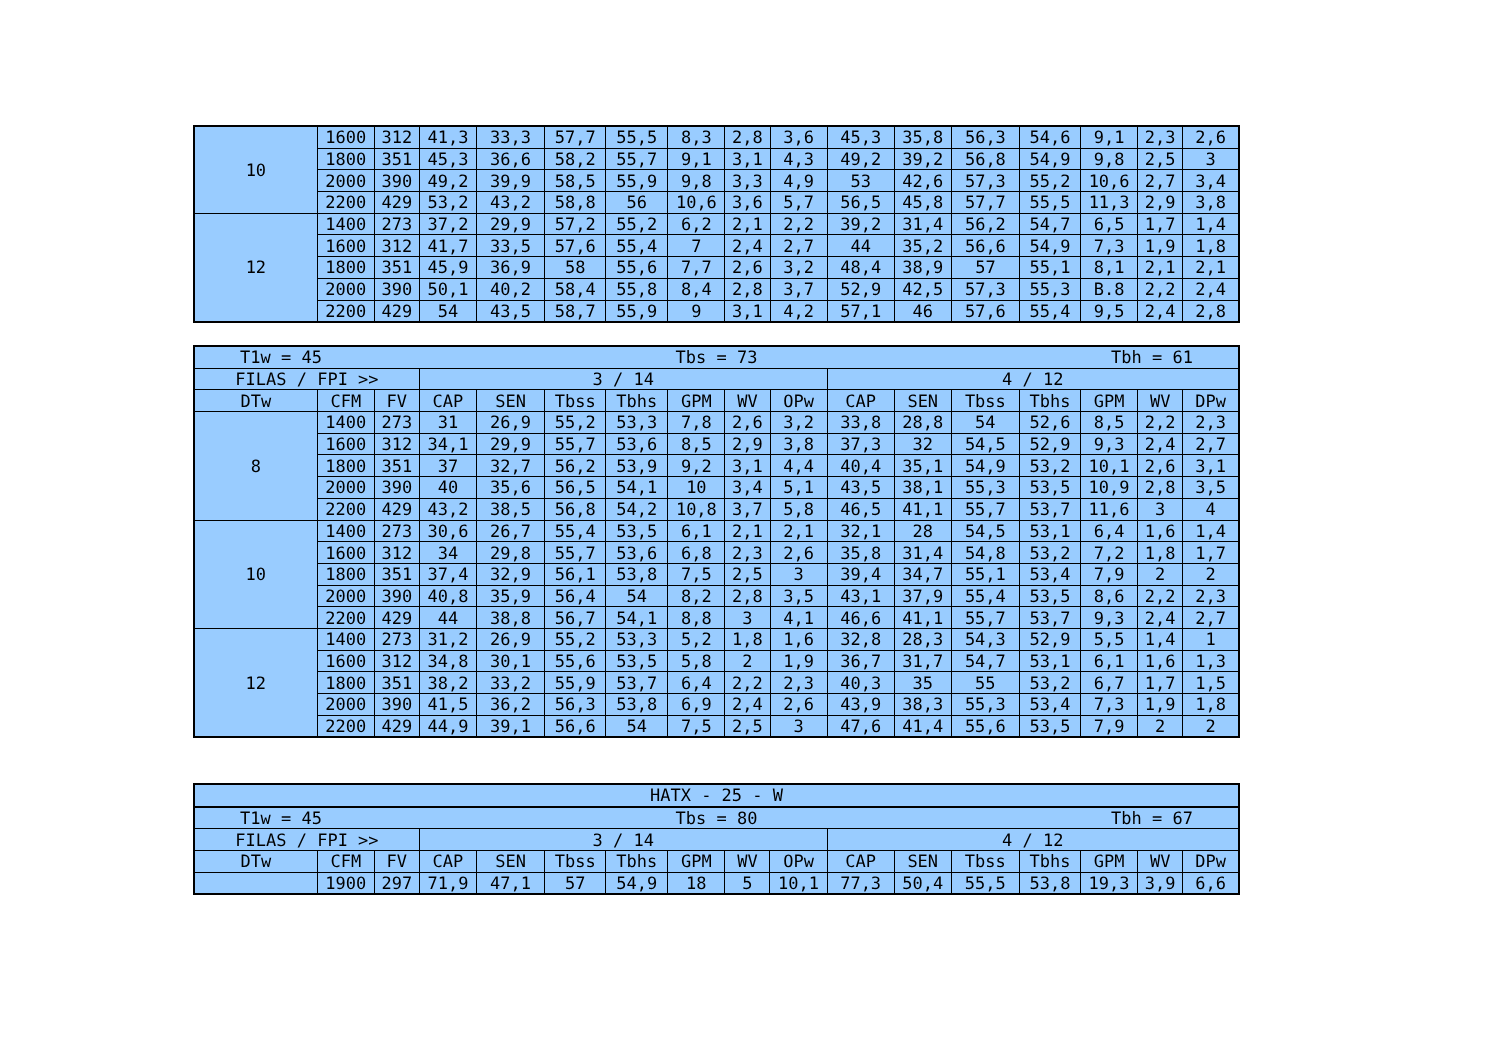| 10 | 1600 | 312 | 41,3 | 33,3 | 57,7 | 55,5 | 8,3 | 2,8 | 3,6 | 45,3 | 35,8 | 56,3 | 54,6 | 9,1 | 2,3 | 2,6 |
| | 1800 | 351 | 45,3 | 36,6 | 58,2 | 55,7 | 9,1 | 3,1 | 4,3 | 49,2 | 39,2 | 56,8 | 54,9 | 9,8 | 2,5 | 3 |
| | 2000 | 390 | 49,2 | 39,9 | 58,5 | 55,9 | 9,8 | 3,3 | 4,9 | 53 | 42,6 | 57,3 | 55,2 | 10,6 | 2,7 | 3,4 |
| | 2200 | 429 | 53,2 | 43,2 | 58,8 | 56 | 10,6 | 3,6 | 5,7 | 56,5 | 45,8 | 57,7 | 55,5 | 11,3 | 2,9 | 3,8 |
| 12 | 1400 | 273 | 37,2 | 29,9 | 57,2 | 55,2 | 6,2 | 2,1 | 2,2 | 39,2 | 31,4 | 56,2 | 54,7 | 6,5 | 1,7 | 1,4 |
| | 1600 | 312 | 41,7 | 33,5 | 57,6 | 55,4 | 7 | 2,4 | 2,7 | 44 | 35,2 | 56,6 | 54,9 | 7,3 | 1,9 | 1,8 |
| | 1800 | 351 | 45,9 | 36,9 | 58 | 55,6 | 7,7 | 2,6 | 3,2 | 48,4 | 38,9 | 57 | 55,1 | 8,1 | 2,1 | 2,1 |
| | 2000 | 390 | 50,1 | 40,2 | 58,4 | 55,8 | 8,4 | 2,8 | 3,7 | 52,9 | 42,5 | 57,3 | 55,3 | B.8 | 2,2 | 2,4 |
| | 2200 | 429 | 54 | 43,5 | 58,7 | 55,9 | 9 | 3,1 | 4,2 | 57,1 | 46 | 57,6 | 55,4 | 9,5 | 2,4 | 2,8 |
| T1w = 45 Tbs = 73 Tbh = 61 | | | | | | | | | | | | | | | | |
| FILAS / FPI >> | | | 3 / 14 | | | | | | | 4 / 12 | | | | | | |
| DTw | CFM | FV | CAP | SEN | Tbss | Tbhs | GPM | WV | OPw | CAP | SEN | Tbss | Tbhs | GPM | WV | DPw |
| 8 | 1400 | 273 | 31 | 26,9 | 55,2 | 53,3 | 7,8 | 2,6 | 3,2 | 33,8 | 28,8 | 54 | 52,6 | 8,5 | 2,2 | 2,3 |
| | 1600 | 312 | 34,1 | 29,9 | 55,7 | 53,6 | 8,5 | 2,9 | 3,8 | 37,3 | 32 | 54,5 | 52,9 | 9,3 | 2,4 | 2,7 |
| | 1800 | 351 | 37 | 32,7 | 56,2 | 53,9 | 9,2 | 3,1 | 4,4 | 40,4 | 35,1 | 54,9 | 53,2 | 10,1 | 2,6 | 3,1 |
| | 2000 | 390 | 40 | 35,6 | 56,5 | 54,1 | 10 | 3,4 | 5,1 | 43,5 | 38,1 | 55,3 | 53,5 | 10,9 | 2,8 | 3,5 |
| | 2200 | 429 | 43,2 | 38,5 | 56,8 | 54,2 | 10,8 | 3,7 | 5,8 | 46,5 | 41,1 | 55,7 | 53,7 | 11,6 | 3 | 4 |
| 10 | 1400 | 273 | 30,6 | 26,7 | 55,4 | 53,5 | 6,1 | 2,1 | 2,1 | 32,1 | 28 | 54,5 | 53,1 | 6,4 | 1,6 | 1,4 |
| | 1600 | 312 | 34 | 29,8 | 55,7 | 53,6 | 6,8 | 2,3 | 2,6 | 35,8 | 31,4 | 54,8 | 53,2 | 7,2 | 1,8 | 1,7 |
| | 1800 | 351 | 37,4 | 32,9 | 56,1 | 53,8 | 7,5 | 2,5 | 3 | 39,4 | 34,7 | 55,1 | 53,4 | 7,9 | 2 | 2 |
| | 2000 | 390 | 40,8 | 35,9 | 56,4 | 54 | 8,2 | 2,8 | 3,5 | 43,1 | 37,9 | 55,4 | 53,5 | 8,6 | 2,2 | 2,3 |
| | 2200 | 429 | 44 | 38,8 | 56,7 | 54,1 | 8,8 | 3 | 4,1 | 46,6 | 41,1 | 55,7 | 53,7 | 9,3 | 2,4 | 2,7 |
| 12 | 1400 | 273 | 31,2 | 26,9 | 55,2 | 53,3 | 5,2 | 1,8 | 1,6 | 32,8 | 28,3 | 54,3 | 52,9 | 5,5 | 1,4 | 1 |
| | 1600 | 312 | 34,8 | 30,1 | 55,6 | 53,5 | 5,8 | 2 | 1,9 | 36,7 | 31,7 | 54,7 | 53,1 | 6,1 | 1,6 | 1,3 |
| | 1800 | 351 | 38,2 | 33,2 | 55,9 | 53,7 | 6,4 | 2,2 | 2,3 | 40,3 | 35 | 55 | 53,2 | 6,7 | 1,7 | 1,5 |
| | 2000 | 390 | 41,5 | 36,2 | 56,3 | 53,8 | 6,9 | 2,4 | 2,6 | 43,9 | 38,3 | 55,3 | 53,4 | 7,3 | 1,9 | 1,8 |
| | 2200 | 429 | 44,9 | 39,1 | 56,6 | 54 | 7,5 | 2,5 | 3 | 47,6 | 41,4 | 55,6 | 53,5 | 7,9 | 2 | 2 |
| HATX - 25 - W | | | | | | | | | | | | | | | | |
| T1w = 45 Tbs = 80 Tbh = 67 | | | | | | | | | | | | | | | | |
| FILAS / FPI >> | | | 3 / 14 | | | | | | | 4 / 12 | | | | | | |
| DTw | CFM | FV | CAP | SEN | Tbss | Tbhs | GPM | WV | OPw | CAP | SEN | Tbss | Tbhs | GPM | WV | DPw |
| | 1900 | 297 | 71,9 | 47,1 | 57 | 54,9 | 18 | 5 | 10,1 | 77,3 | 50,4 | 55,5 | 53,8 | 19,3 | 3,9 | 6,6 |